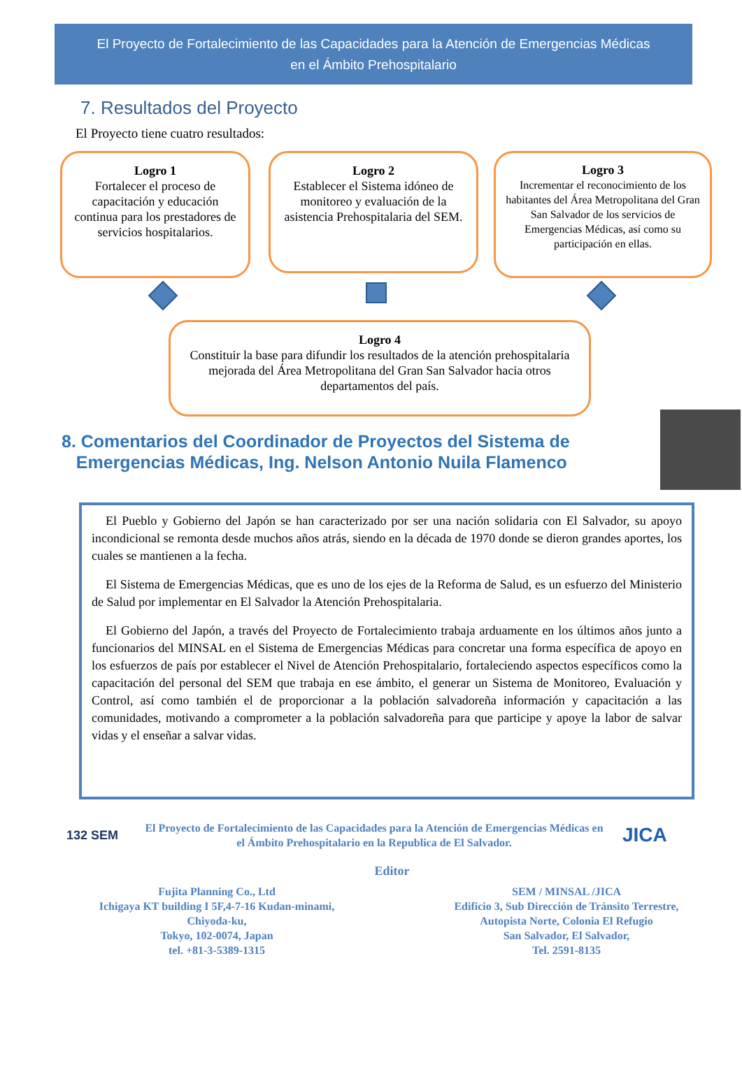El Proyecto de Fortalecimiento de las Capacidades para la Atención de Emergencias Médicas
en el Ámbito Prehospitalario
7. Resultados del Proyecto
El Proyecto tiene cuatro resultados:
Logro 1
Fortalecer el proceso de capacitación y educación continua para los prestadores de servicios hospitalarios.
Logro 2
Establecer el Sistema idóneo de monitoreo y evaluación de la asistencia Prehospitalaria del SEM.
Logro 3
Incrementar el reconocimiento de los habitantes del Área Metropolitana del Gran San Salvador de los servicios de Emergencias Médicas, así como su participación en ellas.
Logro 4
Constituir la base para difundir los resultados de la atención prehospitalaria mejorada del Área Metropolitana del Gran San Salvador hacia otros departamentos del país.
8. Comentarios del Coordinador de Proyectos del Sistema de
Emergencias Médicas, Ing. Nelson Antonio Nuila Flamenco
El Pueblo y Gobierno del Japón se han caracterizado por ser una nación solidaria con El Salvador, su apoyo incondicional se remonta desde muchos años atrás, siendo en la década de 1970 donde se dieron grandes aportes, los cuales se mantienen a la fecha.
El Sistema de Emergencias Médicas, que es uno de los ejes de la Reforma de Salud, es un esfuerzo del Ministerio de Salud por implementar en El Salvador la Atención Prehospitalaria.
El Gobierno del Japón, a través del Proyecto de Fortalecimiento trabaja arduamente en los últimos años junto a funcionarios del MINSAL en el Sistema de Emergencias Médicas para concretar una forma específica de apoyo en los esfuerzos de país por establecer el Nivel de Atención Prehospitalario, fortaleciendo aspectos específicos como la capacitación del personal del SEM que trabaja en ese ámbito, el generar un Sistema de Monitoreo, Evaluación y Control, así como también el de proporcionar a la población salvadoreña información y capacitación a las comunidades, motivando a comprometer a la población salvadoreña para que participe y apoye la labor de salvar vidas y el enseñar a salvar vidas.
132 SEM
El Proyecto de Fortalecimiento de las Capacidades para la Atención de Emergencias Médicas en el Ámbito Prehospitalario en la Republica de El Salvador.
JICA
Editor
Fujita Planning Co., Ltd
Ichigaya KT building I 5F,4-7-16 Kudan-minami,
Chiyoda-ku,
Tokyo, 102-0074, Japan
tel. +81-3-5389-1315
SEM / MINSAL /JICA
Edificio 3, Sub Dirección de Tránsito Terrestre,
Autopista Norte, Colonia El Refugio
San Salvador, El Salvador,
Tel. 2591-8135